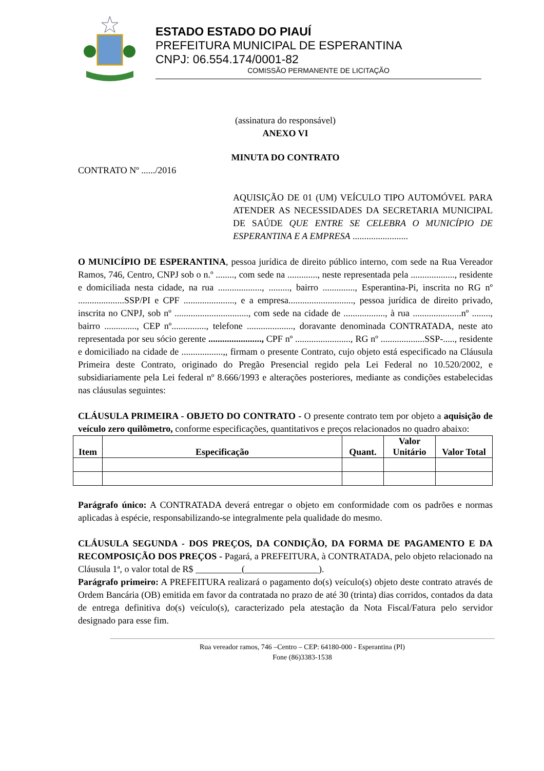ESTADO ESTADO DO PIAUÍ
PREFEITURA MUNICIPAL DE ESPERANTINA
CNPJ: 06.554.174/0001-82
COMISSÃO PERMANENTE DE LICITAÇÃO
(assinatura do responsável)
ANEXO VI
MINUTA DO CONTRATO
CONTRATO Nº ....../2016
AQUISIÇÃO DE 01 (UM) VEÍCULO TIPO AUTOMÓVEL PARA ATENDER AS NECESSIDADES DA SECRETARIA MUNICIPAL DE SAÚDE QUE ENTRE SE CELEBRA O MUNICÍPIO DE ESPERANTINA E A EMPRESA ........................
O MUNICÍPIO DE ESPERANTINA, pessoa jurídica de direito público interno, com sede na Rua Vereador Ramos, 746, Centro, CNPJ sob o n.º ........, com sede na ............., neste representada pela ..................., residente e domiciliada nesta cidade, na rua ..................., ........., bairro .............., Esperantina-Pi, inscrita no RG nº ....................SSP/PI e CPF ......................, e a empresa............................, pessoa jurídica de direito privado, inscrita no CNPJ, sob nº ................................, com sede na cidade de .................., à rua .....................nº ........, bairro .............., CEP nº..............., telefone ...................., doravante denominada CONTRATADA, neste ato representada por seu sócio gerente ......................., CPF nº ........................, RG nº ...................SSP-....., residente e domiciliado na cidade de ..................,, firmam o presente Contrato, cujo objeto está especificado na Cláusula Primeira deste Contrato, originado do Pregão Presencial regido pela Lei Federal no 10.520/2002, e subsidiariamente pela Lei federal nº 8.666/1993 e alterações posteriores, mediante as condições estabelecidas nas cláusulas seguintes:
CLÁUSULA PRIMEIRA - OBJETO DO CONTRATO - O presente contrato tem por objeto a aquisição de veículo zero quilômetro, conforme especificações, quantitativos e preços relacionados no quadro abaixo:
| Item | Especificação | Quant. | Valor Unitário | Valor Total |
| --- | --- | --- | --- | --- |
Parágrafo único: A CONTRATADA deverá entregar o objeto em conformidade com os padrões e normas aplicadas à espécie, responsabilizando-se integralmente pela qualidade do mesmo.
CLÁUSULA SEGUNDA - DOS PREÇOS, DA CONDIÇÃO, DA FORMA DE PAGAMENTO E DA RECOMPOSIÇÃO DOS PREÇOS - Pagará, a PREFEITURA, à CONTRATADA, pelo objeto relacionado na Cláusula 1ª, o valor total de R$ __________(________________).
Parágrafo primeiro: A PREFEITURA realizará o pagamento do(s) veículo(s) objeto deste contrato através de Ordem Bancária (OB) emitida em favor da contratada no prazo de até 30 (trinta) dias corridos, contados da data de entrega definitiva do(s) veículo(s), caracterizado pela atestação da Nota Fiscal/Fatura pelo servidor designado para esse fim.
Rua vereador ramos, 746 –Centro – CEP: 64180-000 - Esperantina (PI)
Fone (86)3383-1538